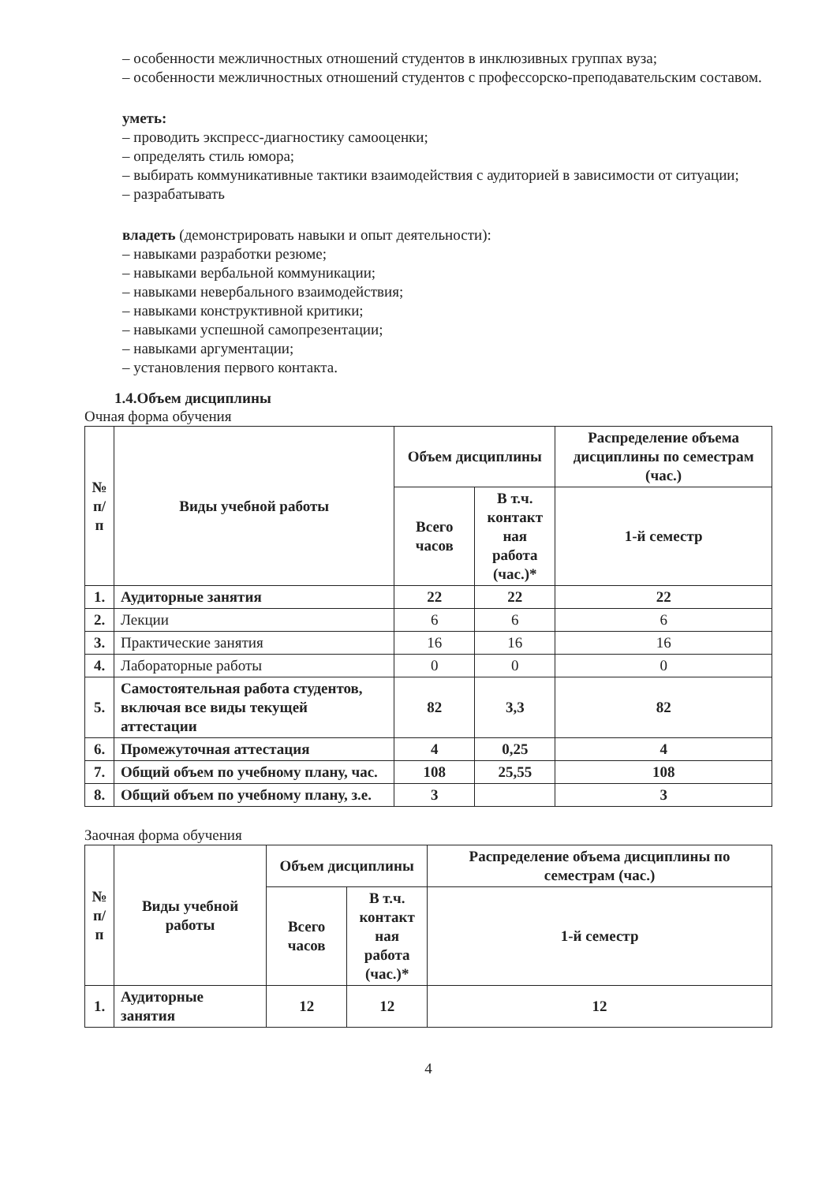– особенности межличностных отношений студентов в инклюзивных группах вуза;
– особенности межличностных отношений студентов с профессорско-преподавательским составом.
уметь:
– проводить экспресс-диагностику самооценки;
– определять стиль юмора;
– выбирать коммуникативные тактики взаимодействия с аудиторией в зависимости от ситуации;
– разрабатывать
владеть (демонстрировать навыки и опыт деятельности):
– навыками разработки резюме;
– навыками вербальной коммуникации;
– навыками невербального взаимодействия;
– навыками конструктивной критики;
– навыками успешной самопрезентации;
– навыками аргументации;
– установления первого контакта.
1.4.Объем дисциплины
Очная форма обучения
| № п/ п | Виды учебной работы | Объем дисциплины | | Распределение объема дисциплины по семестрам (час.) |
| --- | --- | --- | --- | --- |
| | | Всего часов | В т.ч. контакт ная работа (час.)* | 1-й семестр |
| 1. | Аудиторные занятия | 22 | 22 | 22 |
| 2. | Лекции | 6 | 6 | 6 |
| 3. | Практические занятия | 16 | 16 | 16 |
| 4. | Лабораторные работы | 0 | 0 | 0 |
| 5. | Самостоятельная работа студентов, включая все виды текущей аттестации | 82 | 3,3 | 82 |
| 6. | Промежуточная аттестация | 4 | 0,25 | 4 |
| 7. | Общий объем по учебному плану, час. | 108 | 25,55 | 108 |
| 8. | Общий объем по учебному плану, з.е. | 3 | | 3 |
Заочная форма обучения
| № п/ п | Виды учебной работы | Объем дисциплины | | Распределение объема дисциплины по семестрам (час.) |
| --- | --- | --- | --- | --- |
| | | Всего часов | В т.ч. контакт ная работа (час.)* | 1-й семестр |
| 1. | Аудиторные занятия | 12 | 12 | 12 |
4